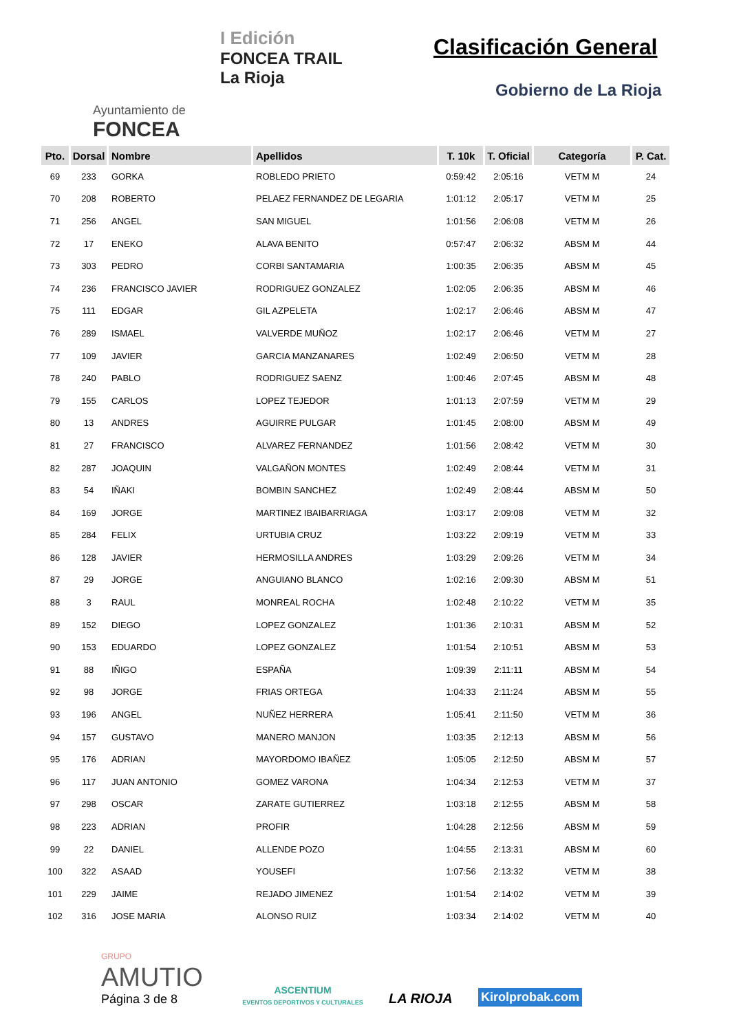Ayuntamiento de
FONCEA
I Edición
FONCEA TRAIL
La Rioja
Clasificación General
Gobierno de La Rioja
| Pto. | Dorsal | Nombre | Apellidos | T. 10k | T. Oficial | Categoría | P. Cat. |
| --- | --- | --- | --- | --- | --- | --- | --- |
| 69 | 233 | GORKA | ROBLEDO PRIETO | 0:59:42 | 2:05:16 | VETM M | 24 |
| 70 | 208 | ROBERTO | PELAEZ FERNANDEZ DE LEGARIA | 1:01:12 | 2:05:17 | VETM M | 25 |
| 71 | 256 | ANGEL | SAN MIGUEL | 1:01:56 | 2:06:08 | VETM M | 26 |
| 72 | 17 | ENEKO | ALAVA BENITO | 0:57:47 | 2:06:32 | ABSM M | 44 |
| 73 | 303 | PEDRO | CORBI SANTAMARIA | 1:00:35 | 2:06:35 | ABSM M | 45 |
| 74 | 236 | FRANCISCO JAVIER | RODRIGUEZ GONZALEZ | 1:02:05 | 2:06:35 | ABSM M | 46 |
| 75 | 111 | EDGAR | GIL AZPELETA | 1:02:17 | 2:06:46 | ABSM M | 47 |
| 76 | 289 | ISMAEL | VALVERDE MUÑOZ | 1:02:17 | 2:06:46 | VETM M | 27 |
| 77 | 109 | JAVIER | GARCIA MANZANARES | 1:02:49 | 2:06:50 | VETM M | 28 |
| 78 | 240 | PABLO | RODRIGUEZ SAENZ | 1:00:46 | 2:07:45 | ABSM M | 48 |
| 79 | 155 | CARLOS | LOPEZ TEJEDOR | 1:01:13 | 2:07:59 | VETM M | 29 |
| 80 | 13 | ANDRES | AGUIRRE PULGAR | 1:01:45 | 2:08:00 | ABSM M | 49 |
| 81 | 27 | FRANCISCO | ALVAREZ FERNANDEZ | 1:01:56 | 2:08:42 | VETM M | 30 |
| 82 | 287 | JOAQUIN | VALGAÑON MONTES | 1:02:49 | 2:08:44 | VETM M | 31 |
| 83 | 54 | IÑAKI | BOMBIN SANCHEZ | 1:02:49 | 2:08:44 | ABSM M | 50 |
| 84 | 169 | JORGE | MARTINEZ IBAIBARRIAGA | 1:03:17 | 2:09:08 | VETM M | 32 |
| 85 | 284 | FELIX | URTUBIA CRUZ | 1:03:22 | 2:09:19 | VETM M | 33 |
| 86 | 128 | JAVIER | HERMOSILLA ANDRES | 1:03:29 | 2:09:26 | VETM M | 34 |
| 87 | 29 | JORGE | ANGUIANO BLANCO | 1:02:16 | 2:09:30 | ABSM M | 51 |
| 88 | 3 | RAUL | MONREAL ROCHA | 1:02:48 | 2:10:22 | VETM M | 35 |
| 89 | 152 | DIEGO | LOPEZ GONZALEZ | 1:01:36 | 2:10:31 | ABSM M | 52 |
| 90 | 153 | EDUARDO | LOPEZ GONZALEZ | 1:01:54 | 2:10:51 | ABSM M | 53 |
| 91 | 88 | IÑIGO | ESPAÑA | 1:09:39 | 2:11:11 | ABSM M | 54 |
| 92 | 98 | JORGE | FRIAS ORTEGA | 1:04:33 | 2:11:24 | ABSM M | 55 |
| 93 | 196 | ANGEL | NUÑEZ HERRERA | 1:05:41 | 2:11:50 | VETM M | 36 |
| 94 | 157 | GUSTAVO | MANERO MANJON | 1:03:35 | 2:12:13 | ABSM M | 56 |
| 95 | 176 | ADRIAN | MAYORDOMO IBAÑEZ | 1:05:05 | 2:12:50 | ABSM M | 57 |
| 96 | 117 | JUAN ANTONIO | GOMEZ VARONA | 1:04:34 | 2:12:53 | VETM M | 37 |
| 97 | 298 | OSCAR | ZARATE GUTIERREZ | 1:03:18 | 2:12:55 | ABSM M | 58 |
| 98 | 223 | ADRIAN | PROFIR | 1:04:28 | 2:12:56 | ABSM M | 59 |
| 99 | 22 | DANIEL | ALLENDE POZO | 1:04:55 | 2:13:31 | ABSM M | 60 |
| 100 | 322 | ASAAD | YOUSEFI | 1:07:56 | 2:13:32 | VETM M | 38 |
| 101 | 229 | JAIME | REJADO JIMENEZ | 1:01:54 | 2:14:02 | VETM M | 39 |
| 102 | 316 | JOSE MARIA | ALONSO RUIZ | 1:03:34 | 2:14:02 | VETM M | 40 |
GRUPO AMUTIO
Página 3 de 8
ASCENTIUM
EVENTOS DEPORTIVOS Y CULTURALES
LA RIOJA
Kirolprobak.com